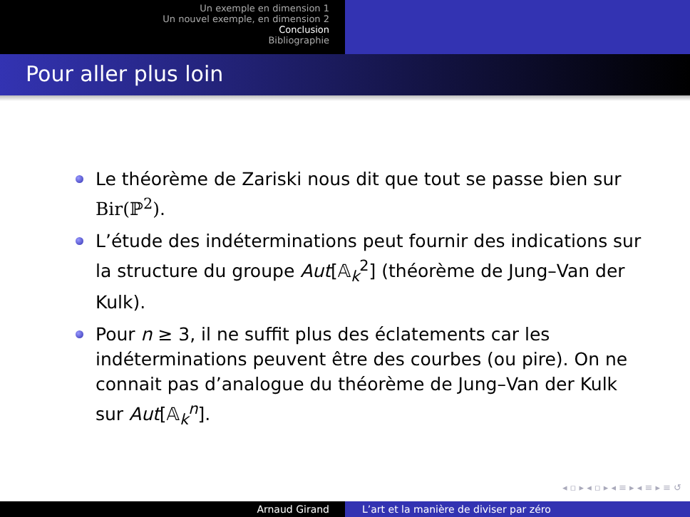Un exemple en dimension 1
Un nouvel exemple, en dimension 2
Conclusion
Bibliographie
Pour aller plus loin
Le théorème de Zariski nous dit que tout se passe bien sur Bir(ℙ<sup>2</sup>).
L’étude des indéterminations peut fournir des indications sur la structure du groupe Aut[𝔸<sub>k</sub><sup>2</sup>] (théorème de Jung–Van der Kulk).
Pour n ≥ 3, il ne suffit plus des éclatements car les indéterminations peuvent être des courbes (ou pire). On ne connait pas d’analogue du théorème de Jung–Van der Kulk sur Aut[𝔸<sub>k</sub><sup>n</sup>].
◂ ▫ ▸ ◂ ▫ ▸ ◂ ≡ ▸ ◂ ≡ ▸ ≡ ↺
Arnaud Girand L’art et la manière de diviser par zéro